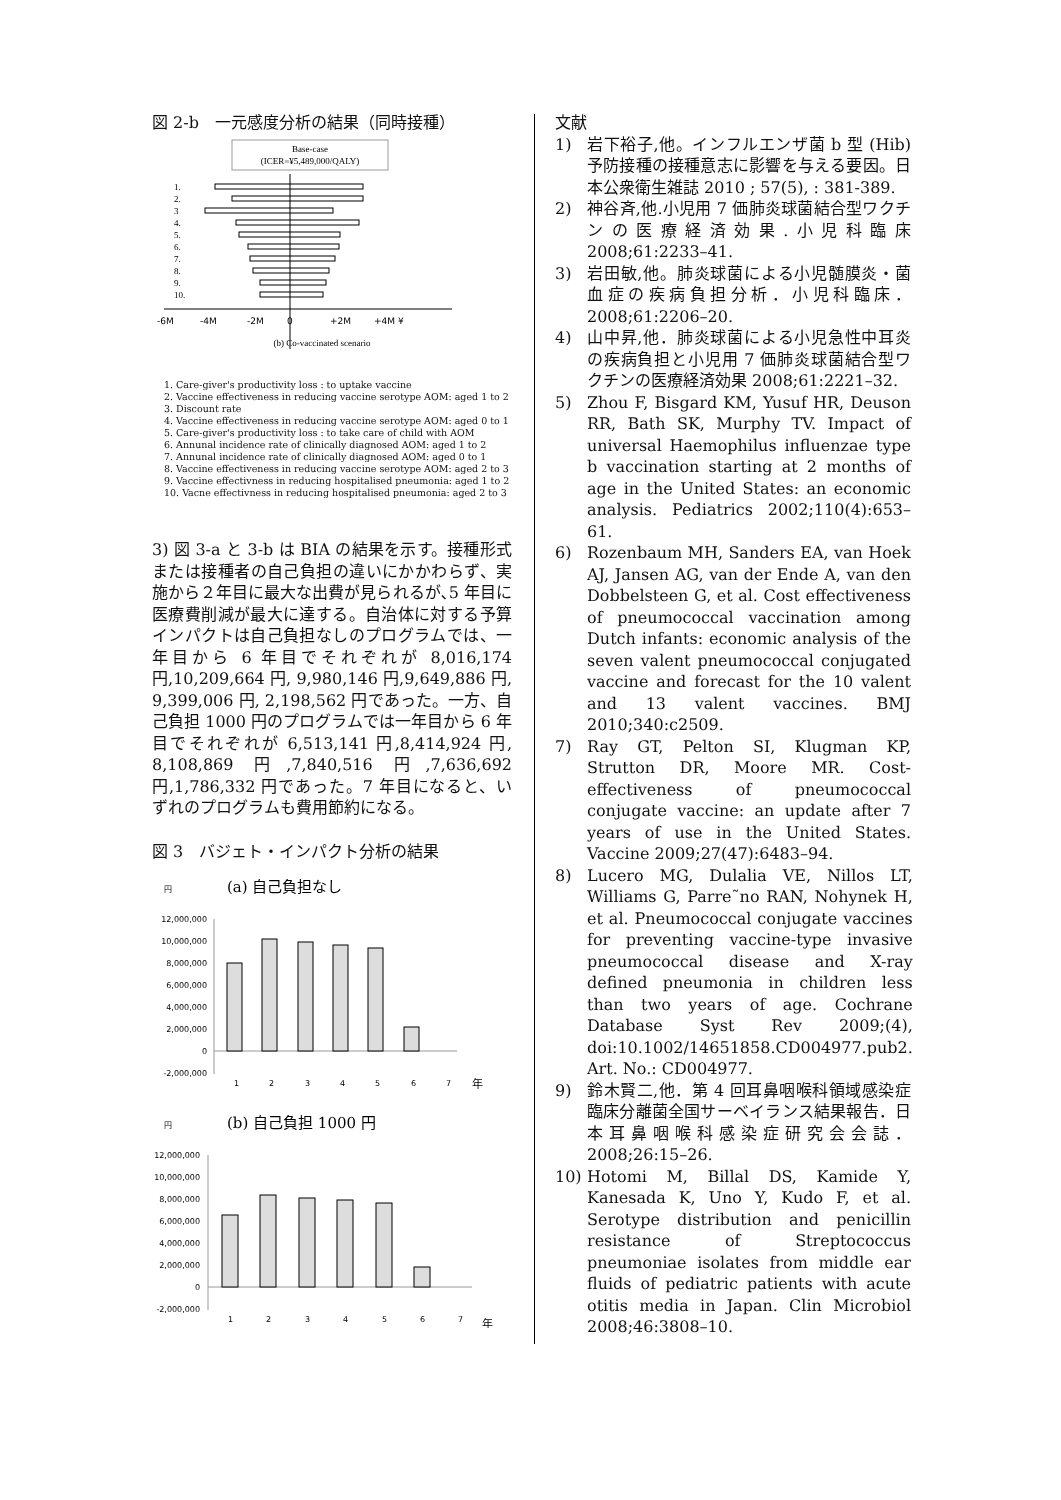図 2-b　一元感度分析の結果（同時接種）
Base-case
(ICER=¥5,489,000/QALY)
1.
2.
3
4.
5.
6.
7.
8.
9.
10.
-6M
-4M
-2M
0
+2M
+4M ¥
(b) Co-vaccinated scenario
1. Care-giver's productivity loss : to uptake vaccine
2. Vaccine effectiveness in reducing vaccine serotype AOM: aged 1 to 2
3. Discount rate
4. Vaccine effectiveness in reducing vaccine serotype AOM: aged 0 to 1
5. Care-giver's productivity loss : to take care of child with AOM
6. Annunal incidence rate of clinically diagnosed AOM: aged 1 to 2
7. Annunal incidence rate of clinically diagnosed AOM: aged 0 to 1
8. Vaccine effectiveness in reducing vaccine serotype AOM: aged 2 to 3
9. Vaccine effectivness in reducing hospitalised pneumonia: aged 1 to 2
10. Vacne effectivness in reducing hospitalised pneumonia: aged 2 to 3
3) 図 3-a と 3-b は BIA の結果を示す。接種形式または接種者の自己負担の違いにかかわらず、実施から２年目に最大な出費が見られるが､5 年目に医療費削減が最大に達する。自治体に対する予算インパクトは自己負担なしのプログラムでは、一年目から 6 年目でそれぞれが 8,016,174 円,10,209,664 円, 9,980,146 円,9,649,886 円, 9,399,006 円, 2,198,562 円であった。一方、自己負担 1000 円のプログラムでは一年目から 6 年目でそれぞれが 6,513,141 円,8,414,924 円, 8,108,869 円,7,840,516 円,7,636,692 円,1,786,332 円であった。7 年目になると、いずれのプログラムも費用節約になる。
図 3　バジェト・インパクト分析の結果
円
(a) 自己負担なし
12,000,000
10,000,000
8,000,000
6,000,000
4,000,000
2,000,000
0
-2,000,000
1
2
3
4
5
6
7
年
円
(b) 自己負担 1000 円
12,000,000
10,000,000
8,000,000
6,000,000
4,000,000
2,000,000
0
-2,000,000
1
2
3
4
5
6
7
年
文献
1) 岩下裕子,他。インフルエンザ菌 b 型 (Hib) 予防接種の接種意志に影響を与える要因。日本公衆衛生雑誌 2010 ; 57(5), : 381-389.
2) 神谷斉,他.小児用 7 価肺炎球菌結合型ワクチンの医療経済効果.小児科臨床 2008;61:2233–41.
3) 岩田敏,他。肺炎球菌による小児髄膜炎・菌血症の疾病負担分析．小児科臨床．2008;61:2206–20.
4) 山中昇,他．肺炎球菌による小児急性中耳炎の疾病負担と小児用 7 価肺炎球菌結合型ワクチンの医療経済効果 2008;61:2221–32.
5) Zhou F, Bisgard KM, Yusuf HR, Deuson RR, Bath SK, Murphy TV. Impact of universal Haemophilus influenzae type b vaccination starting at 2 months of age in the United States: an economic analysis. Pediatrics 2002;110(4):653–61.
6) Rozenbaum MH, Sanders EA, van Hoek AJ, Jansen AG, van der Ende A, van den Dobbelsteen G, et al. Cost effectiveness of pneumococcal vaccination among Dutch infants: economic analysis of the seven valent pneumococcal conjugated vaccine and forecast for the 10 valent and 13 valent vaccines. BMJ 2010;340:c2509.
7) Ray GT, Pelton SI, Klugman KP, Strutton DR, Moore MR. Cost-effectiveness of pneumococcal conjugate vaccine: an update after 7 years of use in the United States. Vaccine 2009;27(47):6483–94.
8) Lucero MG, Dulalia VE, Nillos LT, Williams G, Parre˜no RAN, Nohynek H, et al. Pneumococcal conjugate vaccines for preventing vaccine-type invasive pneumococcal disease and X-ray defined pneumonia in children less than two years of age. Cochrane Database Syst Rev 2009;(4), doi:10.1002/14651858.CD004977.pub2. Art. No.: CD004977.
9) 鈴木賢二,他．第 4 回耳鼻咽喉科領域感染症臨床分離菌全国サーベイランス結果報告．日本耳鼻咽喉科感染症研究会会誌．2008;26:15–26.
10) Hotomi M, Billal DS, Kamide Y, Kanesada K, Uno Y, Kudo F, et al. Serotype distribution and penicillin resistance of Streptococcus pneumoniae isolates from middle ear fluids of pediatric patients with acute otitis media in Japan. Clin Microbiol 2008;46:3808–10.